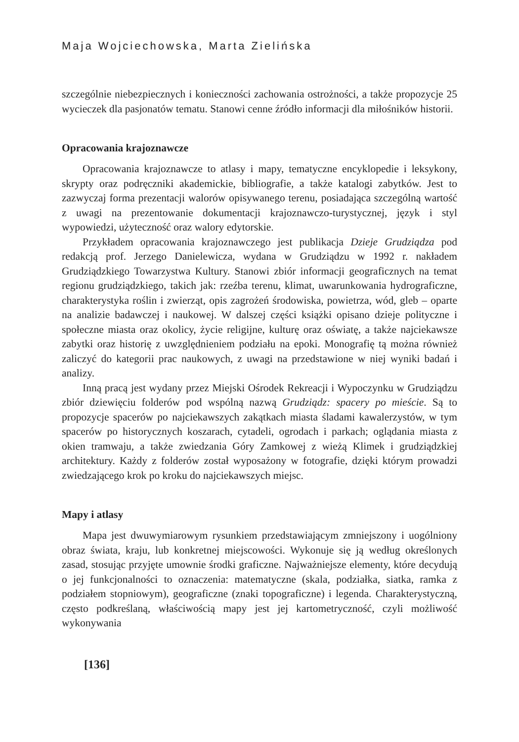Maja Wojciechowska, Marta Zielińska
szczególnie niebezpiecznych i konieczności zachowania ostrożności, a także propozycje 25 wycieczek dla pasjonatów tematu. Stanowi cenne źródło informacji dla miłośników historii.
Opracowania krajoznawcze
Opracowania krajoznawcze to atlasy i mapy, tematyczne encyklopedie i leksykony, skrypty oraz podręczniki akademickie, bibliografie, a także katalogi zabytków. Jest to zazwyczaj forma prezentacji walorów opisywanego terenu, posiadająca szczególną wartość z uwagi na prezentowanie dokumentacji krajoznawczo-turystycznej, język i styl wypowiedzi, użyteczność oraz walory edytorskie.
Przykładem opracowania krajoznawczego jest publikacja Dzieje Grudziądza pod redakcją prof. Jerzego Danielewicza, wydana w Grudziądzu w 1992 r. nakładem Grudziądzkiego Towarzystwa Kultury. Stanowi zbiór informacji geograficznych na temat regionu grudziądzkiego, takich jak: rzeźba terenu, klimat, uwarunkowania hydrograficzne, charakterystyka roślin i zwierząt, opis zagrożeń środowiska, powietrza, wód, gleb – oparte na analizie badawczej i naukowej. W dalszej części książki opisano dzieje polityczne i społeczne miasta oraz okolicy, życie religijne, kulturę oraz oświatę, a także najciekawsze zabytki oraz historię z uwzględnieniem podziału na epoki. Monografię tą można również zaliczyć do kategorii prac naukowych, z uwagi na przedstawione w niej wyniki badań i analizy.
Inną pracą jest wydany przez Miejski Ośrodek Rekreacji i Wypoczynku w Grudziądzu zbiór dziewięciu folderów pod wspólną nazwą Grudziądz: spacery po mieście. Są to propozycje spacerów po najciekawszych zakątkach miasta śladami kawalerzystów, w tym spacerów po historycznych koszarach, cytadeli, ogrodach i parkach; oglądania miasta z okien tramwaju, a także zwiedzania Góry Zamkowej z wieżą Klimek i grudziądzkiej architektury. Każdy z folderów został wyposażony w fotografie, dzięki którym prowadzi zwiedzającego krok po kroku do najciekawszych miejsc.
Mapy i atlasy
Mapa jest dwuwymiarowym rysunkiem przedstawiającym zmniejszony i uogólniony obraz świata, kraju, lub konkretnej miejscowości. Wykonuje się ją według określonych zasad, stosując przyjęte umownie środki graficzne. Najważniejsze elementy, które decydują o jej funkcjonalności to oznaczenia: matematyczne (skala, podziałka, siatka, ramka z podziałem stopniowym), geograficzne (znaki topograficzne) i legenda. Charakterystyczną, często podkreślaną, właściwością mapy jest jej kartometryczność, czyli możliwość wykonywania
[136]